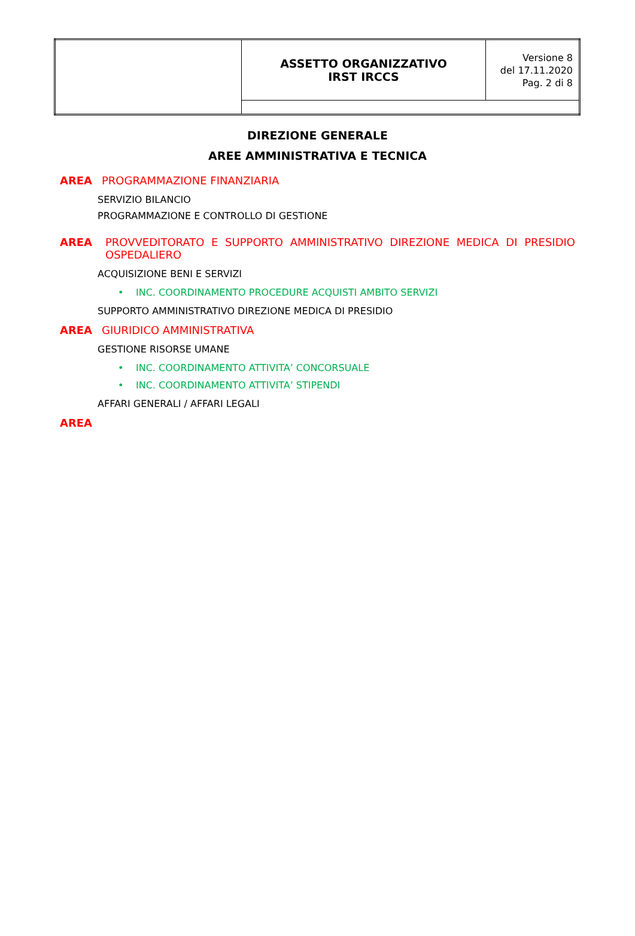| | ASSETTO ORGANIZZATIVO IRST IRCCS | Versione 8 del 17.11.2020 Pag. 2 di 8 |
DIREZIONE GENERALE
AREE AMMINISTRATIVA E TECNICA
AREA PROGRAMMAZIONE FINANZIARIA
SERVIZIO BILANCIO
PROGRAMMAZIONE E CONTROLLO DI GESTIONE
AREA PROVVEDITORATO E SUPPORTO AMMINISTRATIVO DIREZIONE MEDICA DI PRESIDIO OSPEDALIERO
ACQUISIZIONE BENI E SERVIZI
• INC. COORDINAMENTO PROCEDURE ACQUISTI AMBITO SERVIZI
SUPPORTO AMMINISTRATIVO DIREZIONE MEDICA DI PRESIDIO
AREA GIURIDICO AMMINISTRATIVA
GESTIONE RISORSE UMANE
• INC. COORDINAMENTO ATTIVITA’ CONCORSUALE
• INC. COORDINAMENTO ATTIVITA’ STIPENDI
AFFARI GENERALI / AFFARI LEGALI
AREA